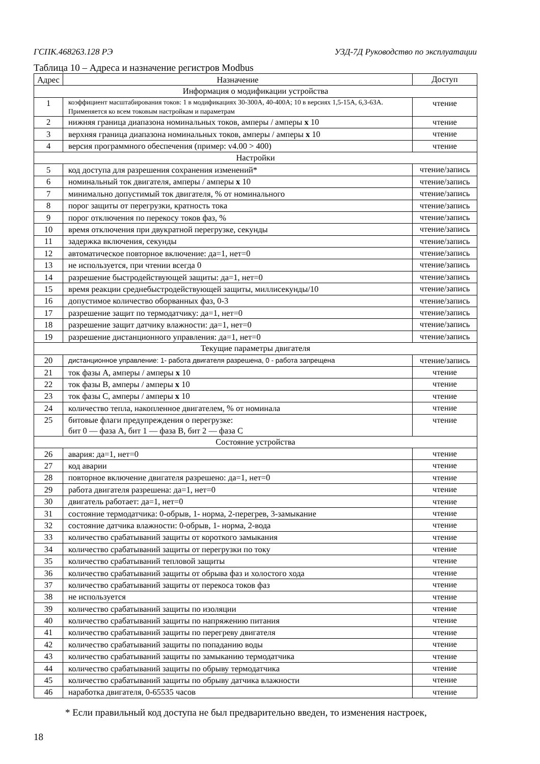ГСПК.468263.128 РЭ УЗД-7Д Руководство по эксплуатации
Таблица 10 – Адреса и назначение регистров Modbus
| Адрес | Назначение | Доступ |
| --- | --- | --- |
| Информация о модификации устройства | | |
| 1 | коэффициент масштабирования токов: 1 в модификациях 30-300А, 40-400А; 10 в версиях 1,5-15А, 6,3-63А. Применяется ко всем токовым настройкам и параметрам | чтение |
| 2 | нижняя граница диапазона номинальных токов, амперы / амперы x 10 | чтение |
| 3 | верхняя граница диапазона номинальных токов, амперы / амперы x 10 | чтение |
| 4 | версия программного обеспечения (пример: v4.00 > 400) | чтение |
| Настройки | | |
| 5 | код доступа для разрешения сохранения изменений* | чтение/запись |
| 6 | номинальный ток двигателя, амперы / амперы x 10 | чтение/запись |
| 7 | минимально допустимый ток двигателя, % от номинального | чтение/запись |
| 8 | порог защиты от перегрузки, кратность тока | чтение/запись |
| 9 | порог отключения по перекосу токов фаз, % | чтение/запись |
| 10 | время отключения при двукратной перегрузке, секунды | чтение/запись |
| 11 | задержка включения, секунды | чтение/запись |
| 12 | автоматическое повторное включение: да=1, нет=0 | чтение/запись |
| 13 | не используется, при чтении всегда 0 | чтение/запись |
| 14 | разрешение быстродействующей защиты: да=1, нет=0 | чтение/запись |
| 15 | время реакции среднебыстродействующей защиты, миллисекунды/10 | чтение/запись |
| 16 | допустимое количество оборванных фаз, 0-3 | чтение/запись |
| 17 | разрешение защит по термодатчику: да=1, нет=0 | чтение/запись |
| 18 | разрешение защит датчику влажности: да=1, нет=0 | чтение/запись |
| 19 | разрешение дистанционного управления: да=1, нет=0 | чтение/запись |
| Текущие параметры двигателя | | |
| 20 | дистанционное управление: 1- работа двигателя разрешена, 0 - работа запрещена | чтение/запись |
| 21 | ток фазы А, амперы / амперы x 10 | чтение |
| 22 | ток фазы В, амперы / амперы x 10 | чтение |
| 23 | ток фазы С, амперы / амперы x 10 | чтение |
| 24 | количество тепла, накопленное двигателем, % от номинала | чтение |
| 25 | битовые флаги предупреждения о перегрузке: бит 0 — фаза А, бит 1 — фаза В, бит 2 — фаза С | чтение |
| Состояние устройства | | |
| 26 | авария: да=1, нет=0 | чтение |
| 27 | код аварии | чтение |
| 28 | повторное включение двигателя разрешено: да=1, нет=0 | чтение |
| 29 | работа двигателя разрешена: да=1, нет=0 | чтение |
| 30 | двигатель работает: да=1, нет=0 | чтение |
| 31 | состояние термодатчика: 0-обрыв, 1- норма, 2-перегрев, 3-замыкание | чтение |
| 32 | состояние датчика влажности: 0-обрыв, 1- норма, 2-вода | чтение |
| 33 | количество срабатываний защиты от короткого замыкания | чтение |
| 34 | количество срабатываний защиты от перегрузки по току | чтение |
| 35 | количество срабатываний тепловой защиты | чтение |
| 36 | количество срабатываний защиты от обрыва фаз и холостого хода | чтение |
| 37 | количество срабатываний защиты от перекоса токов фаз | чтение |
| 38 | не используется | чтение |
| 39 | количество срабатываний защиты по изоляции | чтение |
| 40 | количество срабатываний защиты по напряжению питания | чтение |
| 41 | количество срабатываний защиты по перегреву двигателя | чтение |
| 42 | количество срабатываний защиты по попаданию воды | чтение |
| 43 | количество срабатываний защиты по замыканию термодатчика | чтение |
| 44 | количество срабатываний защиты по обрыву термодатчика | чтение |
| 45 | количество срабатываний защиты по обрыву датчика влажности | чтение |
| 46 | наработка двигателя, 0-65535 часов | чтение |
* Если правильный код доступа не был предварительно введен, то изменения настроек,
18